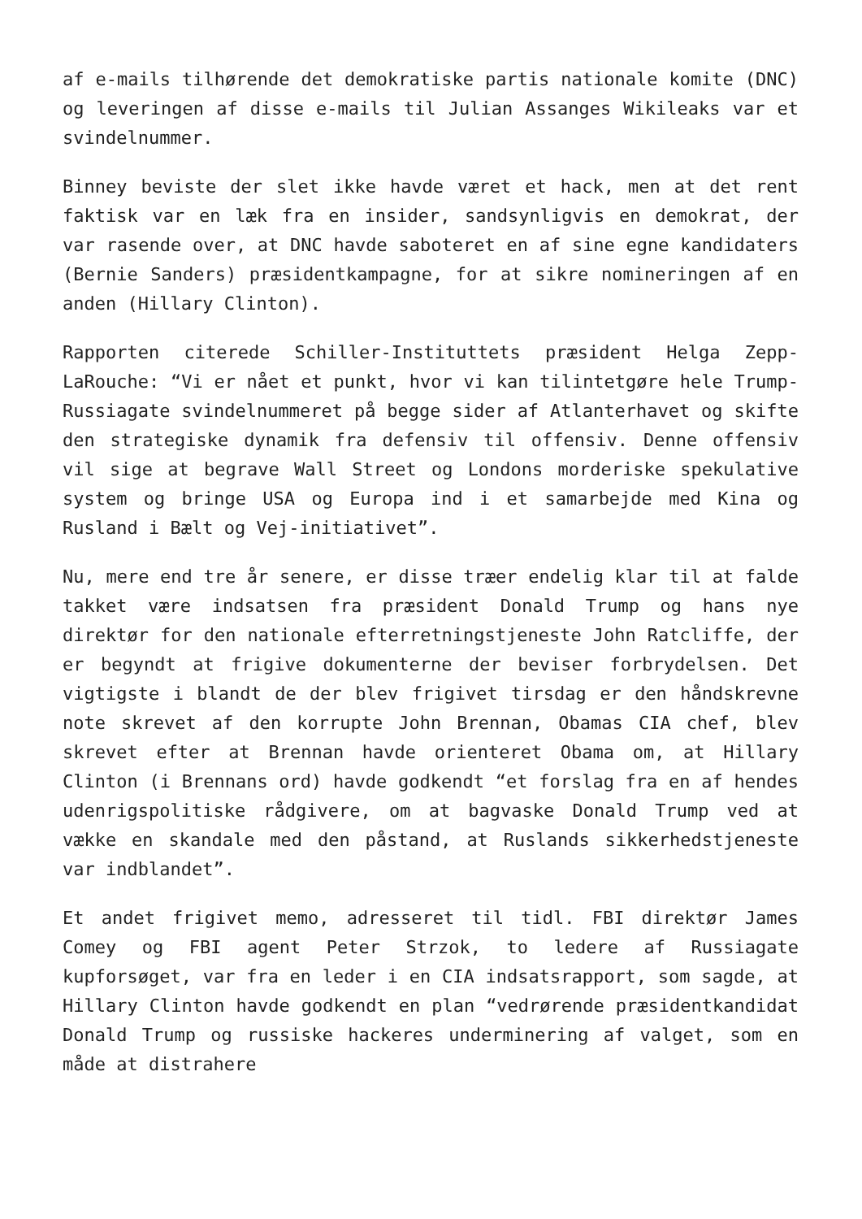af e-mails tilhørende det demokratiske partis nationale komite (DNC) og leveringen af disse e-mails til Julian Assanges Wikileaks var et svindelnummer.
Binney beviste der slet ikke havde været et hack, men at det rent faktisk var en læk fra en insider, sandsynligvis en demokrat, der var rasende over, at DNC havde saboteret en af sine egne kandidaters (Bernie Sanders) præsidentkampagne, for at sikre nomineringen af en anden (Hillary Clinton).
Rapporten citerede Schiller-Instituttets præsident Helga Zepp-LaRouche: “Vi er nået et punkt, hvor vi kan tilintetgøre hele Trump-Russiagate svindelnummeret på begge sider af Atlanterhavet og skifte den strategiske dynamik fra defensiv til offensiv. Denne offensiv vil sige at begrave Wall Street og Londons morderiske spekulative system og bringe USA og Europa ind i et samarbejde med Kina og Rusland i Bælt og Vej-initiativet”.
Nu, mere end tre år senere, er disse træer endelig klar til at falde takket være indsatsen fra præsident Donald Trump og hans nye direktør for den nationale efterretningstjeneste John Ratcliffe, der er begyndt at frigive dokumenterne der beviser forbrydelsen. Det vigtigste i blandt de der blev frigivet tirsdag er den håndskrevne note skrevet af den korrupte John Brennan, Obamas CIA chef, blev skrevet efter at Brennan havde orienteret Obama om, at Hillary Clinton (i Brennans ord) havde godkendt “et forslag fra en af hendes udenrigspolitiske rådgivere, om at bagvaske Donald Trump ved at vække en skandale med den påstand, at Ruslands sikkerhedstjeneste var indblandet”.
Et andet frigivet memo, adresseret til tidl. FBI direktør James Comey og FBI agent Peter Strzok, to ledere af Russiagate kupforsøget, var fra en leder i en CIA indsatsrapport, som sagde, at Hillary Clinton havde godkendt en plan “vedrørende præsidentkandidat Donald Trump og russiske hackeres underminering af valget, som en måde at distrahere